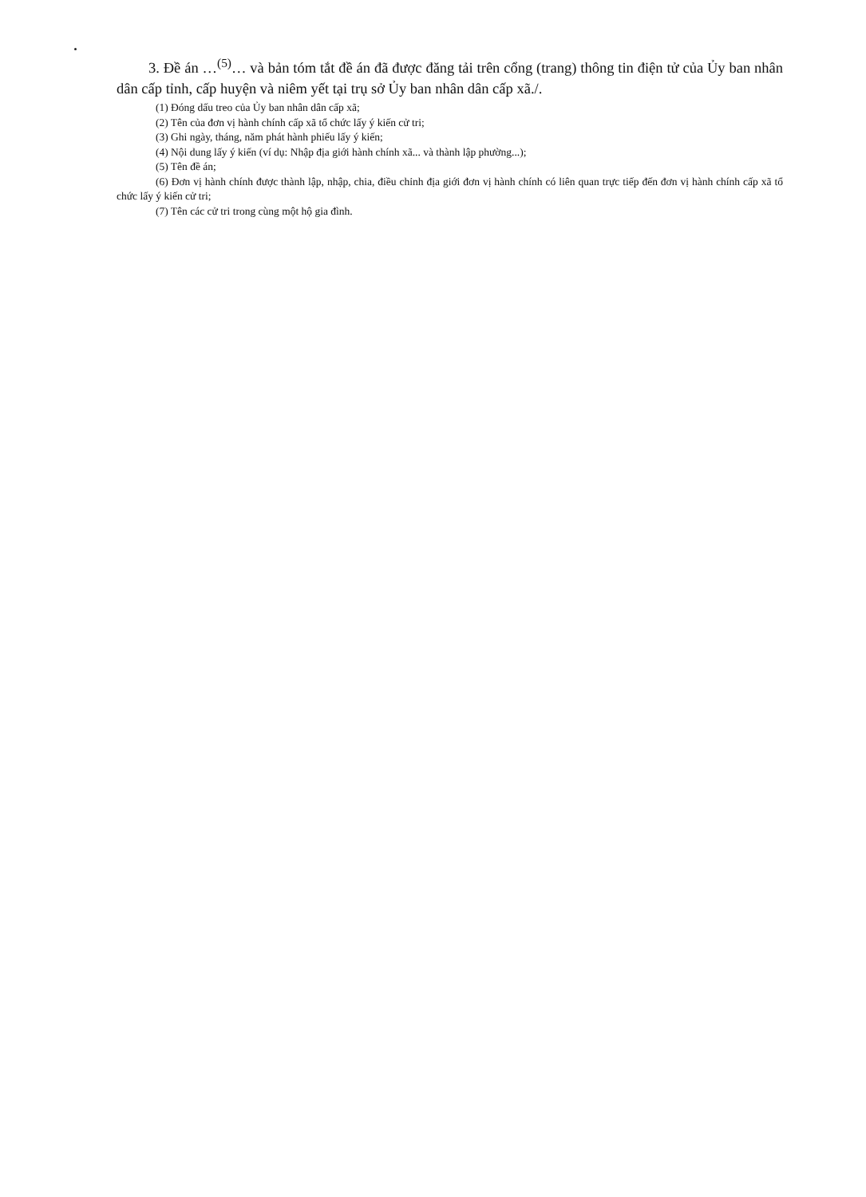3. Đề án …<sup>(5)</sup>… và bản tóm tắt đề án đã được đăng tải trên cổng (trang) thông tin điện tử của Ủy ban nhân dân cấp tỉnh, cấp huyện và niêm yết tại trụ sở Ủy ban nhân dân cấp xã./.
(1) Đóng dấu treo của Ủy ban nhân dân cấp xã;
(2) Tên của đơn vị hành chính cấp xã tổ chức lấy ý kiến cử tri;
(3) Ghi ngày, tháng, năm phát hành phiếu lấy ý kiến;
(4) Nội dung lấy ý kiến (ví dụ: Nhập địa giới hành chính xã... và thành lập phường...);
(5) Tên đề án;
(6) Đơn vị hành chính được thành lập, nhập, chia, điều chỉnh địa giới đơn vị hành chính có liên quan trực tiếp đến đơn vị hành chính cấp xã tổ chức lấy ý kiến cử tri;
(7) Tên các cử tri trong cùng một hộ gia đình.